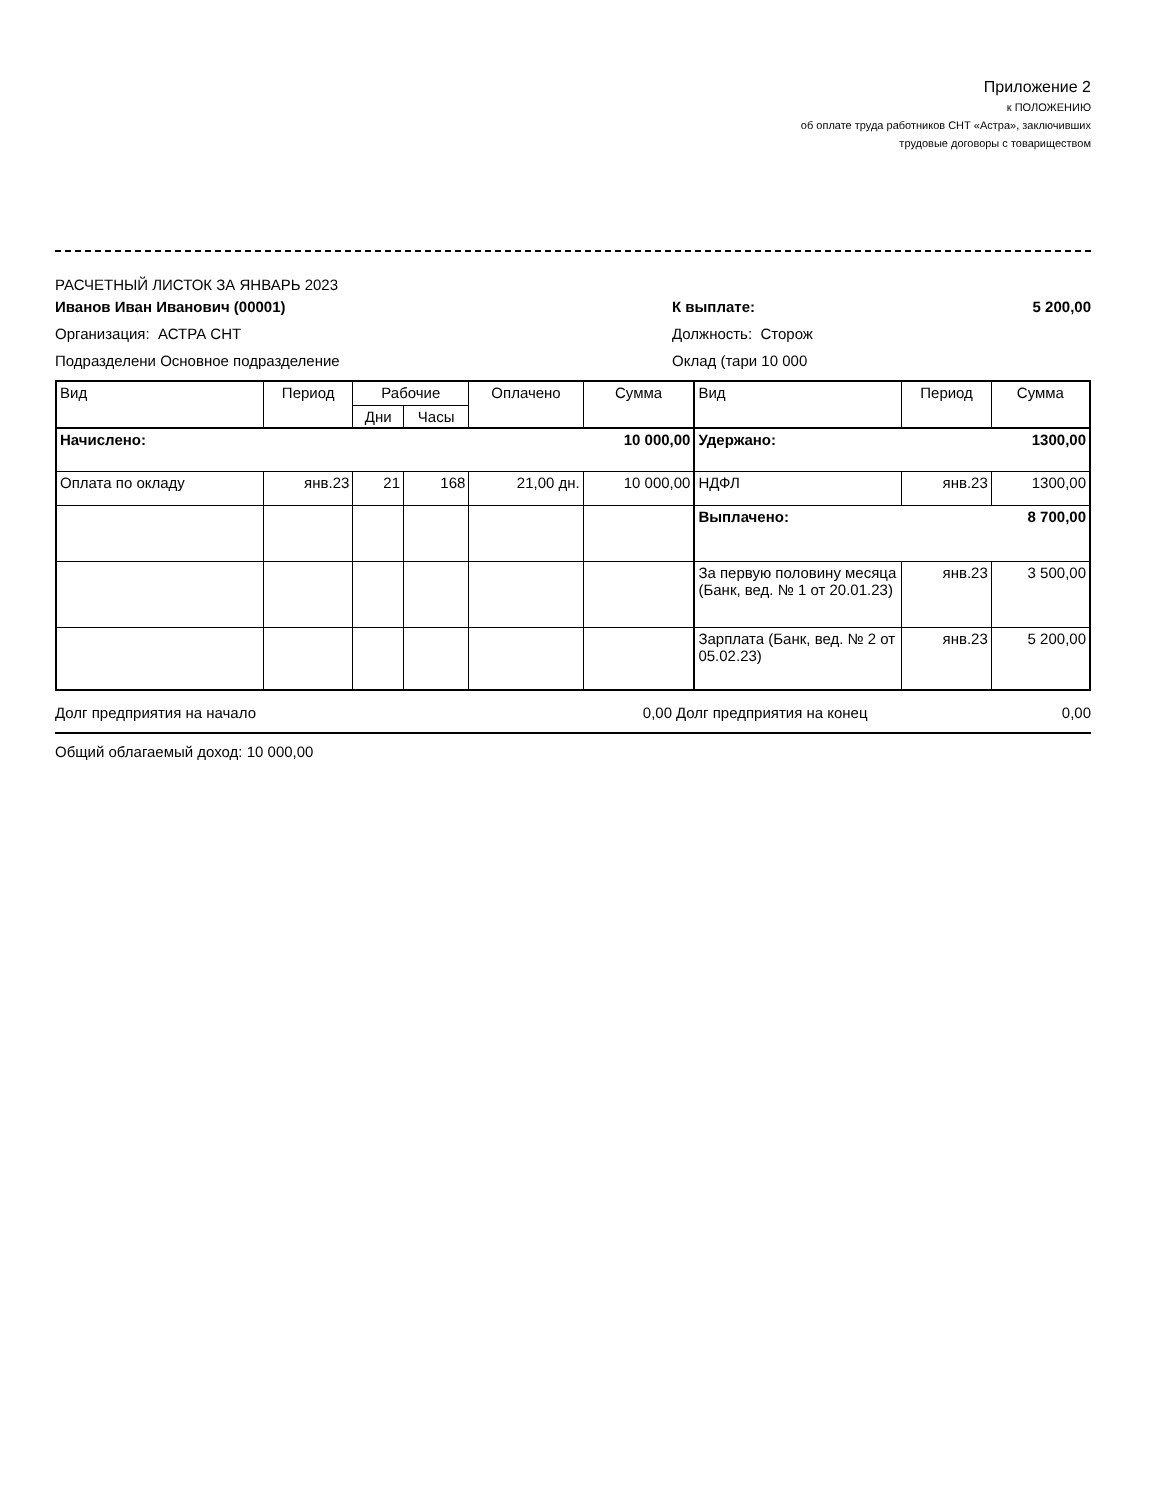Приложение 2
к ПОЛОЖЕНИЮ
об оплате труда работников СНТ «Астра», заключивших
трудовые договоры с товариществом
РАСЧЕТНЫЙ ЛИСТОК ЗА ЯНВАРЬ 2023
Иванов Иван Иванович (00001) К выплате: 5 200,00
Организация: АСТРА СНТ Должность: Сторож
Подразделени Основное подразделение Оклад (тари 10 000
| Вид | Период | Рабочие | | Оплачено | Сумма | Вид | Период | Сумма |
| --- | --- | --- | --- | --- | --- | --- | --- | --- |
| | | Дни | Часы | | | | | |
| Начислено: 10 000,00 | | | | | | Удержано: 1300,00 | | |
| Оплата по окладу | янв.23 | 21 | 168 | 21,00 дн. | 10 000,00 | НДФЛ | янв.23 | 1300,00 |
| | | | | | | Выплачено: 8 700,00 | | |
| | | | | | | За первую половину месяца (Банк, вед. № 1 от 20.01.23) | янв.23 | 3 500,00 |
| | | | | | | Зарплата (Банк, вед. № 2 от 05.02.23) | янв.23 | 5 200,00 |
Долг предприятия на начало 0,00 Долг предприятия на конец 0,00
Общий облагаемый доход: 10 000,00